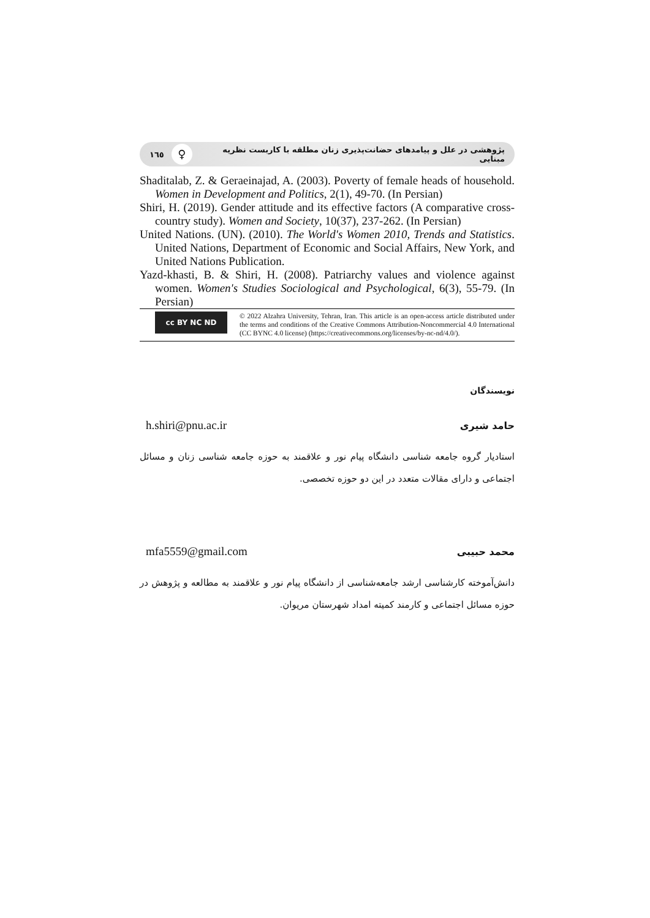پژوهشی در علل و پیامدهای حضانت‌پذیری زنان مطلقه با کاربست نظریه مبنایی ♀ ١٦٥
Shaditalab, Z. & Geraeinajad, A. (2003). Poverty of female heads of household. Women in Development and Politics, 2(1), 49-70. (In Persian)
Shiri, H. (2019). Gender attitude and its effective factors (A comparative cross-country study). Women and Society, 10(37), 237-262. (In Persian)
United Nations. (UN). (2010). The World's Women 2010, Trends and Statistics. United Nations, Department of Economic and Social Affairs, New York, and United Nations Publication.
Yazd-khasti, B. & Shiri, H. (2008). Patriarchy values and violence against women. Women's Studies Sociological and Psychological, 6(3), 55-79. (In Persian)
cc BY NC ND
© 2022 Alzahra University, Tehran, Iran. This article is an open-access article distributed under the terms and conditions of the Creative Commons Attribution-Noncommercial 4.0 International (CC BYNC 4.0 license) (https://creativecommons.org/licenses/by-nc-nd/4.0/).
نویسندگان
حامد شیری h.shiri@pnu.ac.ir
استادیار گروه جامعه شناسی دانشگاه پیام نور و علاقمند به حوزه جامعه شناسی زنان و مسائل اجتماعی و دارای مقالات متعدد در این دو حوزه تخصصی.
محمد حبیبی mfa5559@gmail.com
دانش‌آموخته کارشناسی ارشد جامعه‌شناسی از دانشگاه پیام نور و علاقمند به مطالعه و پژوهش در حوزه مسائل اجتماعی و کارمند کمیته امداد شهرستان مریوان.